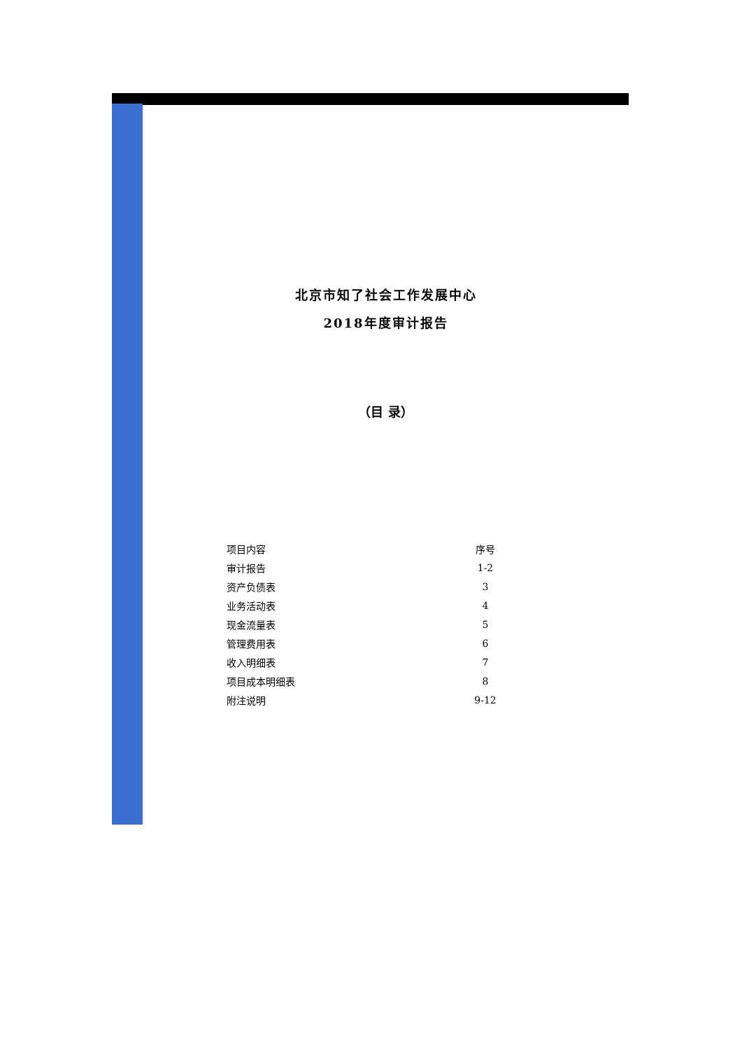北京市知了社会工作发展中心
2018年度审计报告
（目 录）
| 项目内容 | 序号 |
| --- | --- |
| 审计报告 | 1-2 |
| 资产负债表 | 3 |
| 业务活动表 | 4 |
| 现金流量表 | 5 |
| 管理费用表 | 6 |
| 收入明细表 | 7 |
| 项目成本明细表 | 8 |
| 附注说明 | 9-12 |